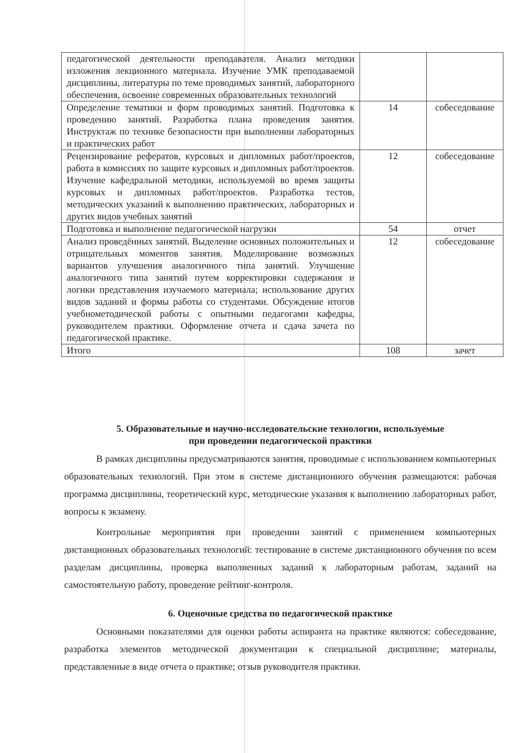| педагогической деятельности преподавателя. Анализ методики изложения лекционного материала. Изучение УМК преподаваемой дисциплины, литературы по теме проводимых занятий, лабораторного обеспечения, освоение современных образовательных технологий | | |
| Определение тематики и форм проводимых занятий. Подготовка к проведению занятий. Разработка плана проведения занятия. Инструктаж по технике безопасности при выполнении лабораторных и практических работ | 14 | собеседование |
| Рецензирование рефератов, курсовых и дипломных работ/проектов, работа в комиссиях по защите курсовых и дипломных работ/проектов. Изучение кафедральной методики, используемой во время защиты курсовых и дипломных работ/проектов. Разработка тестов, методических указаний к выполнению практических, лабораторных и других видов учебных занятий | 12 | собеседование |
| Подготовка и выполнение педагогической нагрузки | 54 | отчет |
| Анализ проведённых занятий. Выделение основных положительных и отрицательных моментов занятия. Моделирование возможных вариантов улучшения аналогичного типа занятий. Улучшение аналогичного типа занятий путем корректировки содержания и логики представления изучаемого материала; использование других видов заданий и формы работы со студентами. Обсуждение итогов учебнометодической работы с опытными педагогами кафедры, руководителем практики. Оформление отчета и сдача зачета по педагогической практике. | 12 | собеседование |
| Итого | 108 | зачет |
5. Образовательные и научно-исследовательские технологии, используемые
при проведении педагогической практики
В рамках дисциплины предусматриваются занятия, проводимые с использованием компьютерных образовательных технологий. При этом в системе дистанционного обучения размещаются: рабочая программа дисциплины, теоретический курс, методические указания к выполнению лабораторных работ, вопросы к экзамену.
Контрольные мероприятия при проведении занятий с применением компьютерных дистанционных образовательных технологий: тестирование в системе дистанционного обучения по всем разделам дисциплины, проверка выполненных заданий к лабораторным работам, заданий на самостоятельную работу, проведение рейтинг-контроля.
6. Оценочные средства по педагогической практике
Основными показателями для оценки работы аспиранта на практике являются: собеседование, разработка элементов методической документации к специальной дисциплине; материалы, представленные в виде отчета о практике; отзыв руководителя практики.